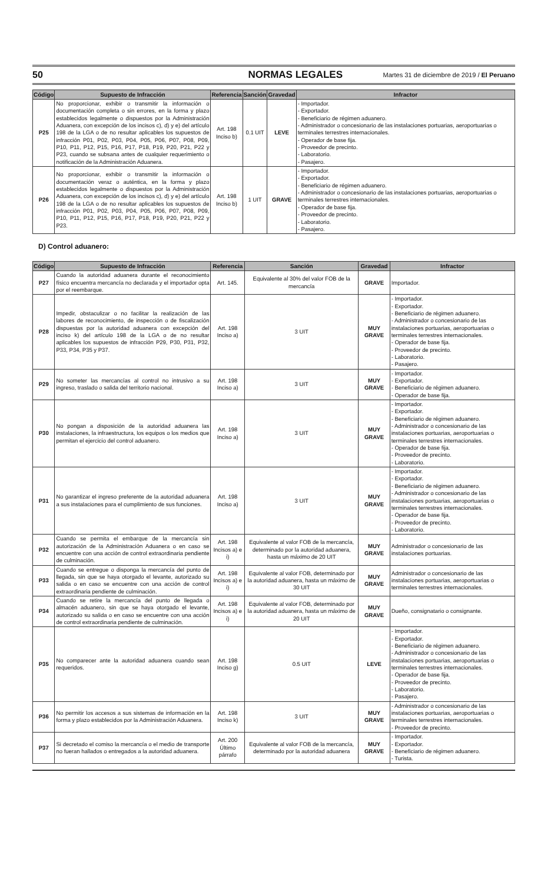50 NORMAS LEGALES Martes 31 de diciembre de 2019 / El Peruano
| Código | Supuesto de Infracción | Referencia | Sanción | Gravedad | Infractor |
| --- | --- | --- | --- | --- | --- |
| P25 | No proporcionar, exhibir o transmitir la información o documentación completa o sin errores, en la forma y plazo establecidos legalmente o dispuestos por la Administración Aduanera, con excepción de los incisos c), d) y e) del artículo 198 de la LGA o de no resultar aplicables los supuestos de infracción P01, P02, P03, P04, P05, P06, P07, P08, P09, P10, P11, P12, P15, P16, P17, P18, P19, P20, P21, P22 y P23, cuando se subsana antes de cualquier requerimiento o notificación de la Administración Aduanera. | Art. 198 Inciso b) | 0.1 UIT | LEVE | - Importador. - Exportador. - Beneficiario de régimen aduanero. - Administrador o concesionario de las instalaciones portuarias, aeroportuarias o terminales terrestres internacionales. - Operador de base fija. - Proveedor de precinto. - Laboratorio. - Pasajero. |
| P26 | No proporcionar, exhibir o transmitir la información o documentación veraz o auténtica, en la forma y plazo establecidos legalmente o dispuestos por la Administración Aduanera, con excepción de los incisos c), d) y e) del artículo 198 de la LGA o de no resultar aplicables los supuestos de infracción P01, P02, P03, P04, P05, P06, P07, P08, P09, P10, P11, P12, P15, P16, P17, P18, P19, P20, P21, P22 y P23. | Art. 198 Inciso b) | 1 UIT | GRAVE | - Importador. - Exportador. - Beneficiario de régimen aduanero. - Administrador o concesionario de las instalaciones portuarias, aeroportuarias o terminales terrestres internacionales. - Operador de base fija. - Proveedor de precinto. - Laboratorio. - Pasajero. |
D) Control aduanero:
| Código | Supuesto de Infracción | Referencia | Sanción | Gravedad | Infractor |
| --- | --- | --- | --- | --- | --- |
| P27 | Cuando la autoridad aduanera durante el reconocimiento físico encuentra mercancía no declarada y el importador opta por el reembarque. | Art. 145. | Equivalente al 30% del valor FOB de la mercancía | GRAVE | Importador. |
| P28 | Impedir, obstaculizar o no facilitar la realización de las labores de reconocimiento, de inspección o de fiscalización dispuestas por la autoridad aduanera con excepción del inciso k) del artículo 198 de la LGA o de no resultar aplicables los supuestos de infracción P29, P30, P31, P32, P33, P34, P35 y P37. | Art. 198 Inciso a) | 3 UIT | MUY GRAVE | - Importador. - Exportador. - Beneficiario de régimen aduanero. - Administrador o concesionario de las instalaciones portuarias, aeroportuarias o terminales terrestres internacionales. - Operador de base fija. - Proveedor de precinto. - Laboratorio. - Pasajero. |
| P29 | No someter las mercancías al control no intrusivo a su ingreso, traslado o salida del territorio nacional. | Art. 198 Inciso a) | 3 UIT | MUY GRAVE | - Importador. - Exportador. - Beneficiario de régimen aduanero. - Operador de base fija. |
| P30 | No pongan a disposición de la autoridad aduanera las instalaciones, la infraestructura, los equipos o los medios que permitan el ejercicio del control aduanero. | Art. 198 Inciso a) | 3 UIT | MUY GRAVE | - Importador. - Exportador. - Beneficiario de régimen aduanero. - Administrador o concesionario de las instalaciones portuarias, aeroportuarias o terminales terrestres internacionales. - Operador de base fija. - Proveedor de precinto. - Laboratorio. |
| P31 | No garantizar el ingreso preferente de la autoridad aduanera a sus instalaciones para el cumplimiento de sus funciones. | Art. 198 Inciso a) | 3 UIT | MUY GRAVE | - Importador. - Exportador. - Beneficiario de régimen aduanero. - Administrador o concesionario de las instalaciones portuarias, aeroportuarias o terminales terrestres internacionales. - Operador de base fija. - Proveedor de precinto. - Laboratorio. |
| P32 | Cuando se permita el embarque de la mercancía sin autorización de la Administración Aduanera o en caso se encuentre con una acción de control extraordinaria pendiente de culminación. | Art. 198 Incisos a) e i) | Equivalente al valor FOB de la mercancía, determinado por la autoridad aduanera, hasta un máximo de 20 UIT | MUY GRAVE | Administrador o concesionario de las instalaciones portuarias. |
| P33 | Cuando se entregue o disponga la mercancía del punto de llegada, sin que se haya otorgado el levante, autorizado su salida o en caso se encuentre con una acción de control extraordinaria pendiente de culminación. | Art. 198 Incisos a) e i) | Equivalente al valor FOB, determinado por la autoridad aduanera, hasta un máximo de 30 UIT | MUY GRAVE | Administrador o concesionario de las instalaciones portuarias, aeroportuarias o terminales terrestres internacionales. |
| P34 | Cuando se retire la mercancía del punto de llegada o almacén aduanero, sin que se haya otorgado el levante, autorizado su salida o en caso se encuentre con una acción de control extraordinaria pendiente de culminación. | Art. 198 Incisos a) e i) | Equivalente al valor FOB, determinado por la autoridad aduanera, hasta un máximo de 20 UIT | MUY GRAVE | Dueño, consignatario o consignante. |
| P35 | No comparecer ante la autoridad aduanera cuando sean requeridos. | Art. 198 Inciso g) | 0.5 UIT | LEVE | - Importador. - Exportador. - Beneficiario de régimen aduanero. - Administrador o concesionario de las instalaciones portuarias, aeroportuarias o terminales terrestres internacionales. - Operador de base fija. - Proveedor de precinto. - Laboratorio. - Pasajero. |
| P36 | No permitir los accesos a sus sistemas de información en la forma y plazo establecidos por la Administración Aduanera. | Art. 198 Inciso k) | 3 UIT | MUY GRAVE | - Administrador o concesionario de las instalaciones portuarias, aeroportuarias o terminales terrestres internacionales. - Proveedor de precinto. |
| P37 | Si decretado el comiso la mercancía o el medio de transporte no fueran hallados o entregados a la autoridad aduanera. | Art. 200 Último párrafo | Equivalente al valor FOB de la mercancía, determinado por la autoridad aduanera | MUY GRAVE | - Importador. - Exportador. - Beneficiario de régimen aduanero. - Turista. |